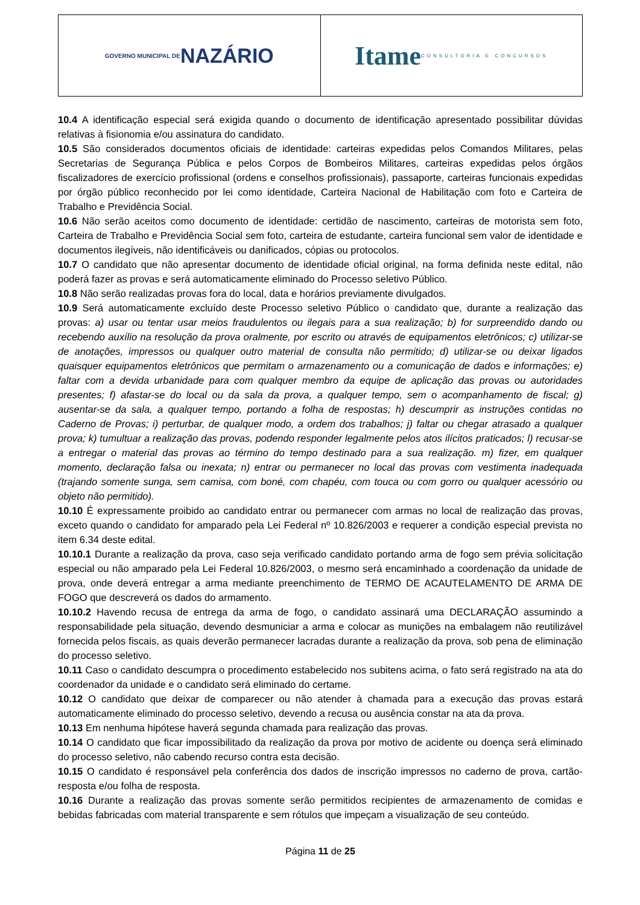GOVERNO MUNICIPAL DE NAZÁRIO
Itame CONSULTORIA E CONCURSOS
10.4 A identificação especial será exigida quando o documento de identificação apresentado possibilitar dúvidas relativas à fisionomia e/ou assinatura do candidato.
10.5 São considerados documentos oficiais de identidade: carteiras expedidas pelos Comandos Militares, pelas Secretarias de Segurança Pública e pelos Corpos de Bombeiros Militares, carteiras expedidas pelos órgãos fiscalizadores de exercício profissional (ordens e conselhos profissionais), passaporte, carteiras funcionais expedidas por órgão público reconhecido por lei como identidade, Carteira Nacional de Habilitação com foto e Carteira de Trabalho e Previdência Social.
10.6 Não serão aceitos como documento de identidade: certidão de nascimento, carteiras de motorista sem foto, Carteira de Trabalho e Previdência Social sem foto, carteira de estudante, carteira funcional sem valor de identidade e documentos ilegíveis, não identificáveis ou danificados, cópias ou protocolos.
10.7 O candidato que não apresentar documento de identidade oficial original, na forma definida neste edital, não poderá fazer as provas e será automaticamente eliminado do Processo seletivo Público.
10.8 Não serão realizadas provas fora do local, data e horários previamente divulgados.
10.9 Será automaticamente excluído deste Processo seletivo Público o candidato que, durante a realização das provas: a) usar ou tentar usar meios fraudulentos ou ilegais para a sua realização; b) for surpreendido dando ou recebendo auxílio na resolução da prova oralmente, por escrito ou através de equipamentos eletrônicos; c) utilizar-se de anotações, impressos ou qualquer outro material de consulta não permitido; d) utilizar-se ou deixar ligados quaisquer equipamentos eletrônicos que permitam o armazenamento ou a comunicação de dados e informações; e) faltar com a devida urbanidade para com qualquer membro da equipe de aplicação das provas ou autoridades presentes; f) afastar-se do local ou da sala da prova, a qualquer tempo, sem o acompanhamento de fiscal; g) ausentar-se da sala, a qualquer tempo, portando a folha de respostas; h) descumprir as instruções contidas no Caderno de Provas; i) perturbar, de qualquer modo, a ordem dos trabalhos; j) faltar ou chegar atrasado a qualquer prova; k) tumultuar a realização das provas, podendo responder legalmente pelos atos ilícitos praticados; l) recusar-se a entregar o material das provas ao término do tempo destinado para a sua realização. m) fizer, em qualquer momento, declaração falsa ou inexata; n) entrar ou permanecer no local das provas com vestimenta inadequada (trajando somente sunga, sem camisa, com boné, com chapéu, com touca ou com gorro ou qualquer acessório ou objeto não permitido).
10.10 É expressamente proibido ao candidato entrar ou permanecer com armas no local de realização das provas, exceto quando o candidato for amparado pela Lei Federal nº 10.826/2003 e requerer a condição especial prevista no item 6.34 deste edital.
10.10.1 Durante a realização da prova, caso seja verificado candidato portando arma de fogo sem prévia solicitação especial ou não amparado pela Lei Federal 10.826/2003, o mesmo será encaminhado a coordenação da unidade de prova, onde deverá entregar a arma mediante preenchimento de TERMO DE ACAUTELAMENTO DE ARMA DE FOGO que descreverá os dados do armamento.
10.10.2 Havendo recusa de entrega da arma de fogo, o candidato assinará uma DECLARAÇÃO assumindo a responsabilidade pela situação, devendo desmuniciar a arma e colocar as munições na embalagem não reutilizável fornecida pelos fiscais, as quais deverão permanecer lacradas durante a realização da prova, sob pena de eliminação do processo seletivo.
10.11 Caso o candidato descumpra o procedimento estabelecido nos subitens acima, o fato será registrado na ata do coordenador da unidade e o candidato será eliminado do certame.
10.12 O candidato que deixar de comparecer ou não atender à chamada para a execução das provas estará automaticamente eliminado do processo seletivo, devendo a recusa ou ausência constar na ata da prova.
10.13 Em nenhuma hipótese haverá segunda chamada para realização das provas.
10.14 O candidato que ficar impossibilitado da realização da prova por motivo de acidente ou doença será eliminado do processo seletivo, não cabendo recurso contra esta decisão.
10.15 O candidato é responsável pela conferência dos dados de inscrição impressos no caderno de prova, cartão-resposta e/ou folha de resposta.
10.16 Durante a realização das provas somente serão permitidos recipientes de armazenamento de comidas e bebidas fabricadas com material transparente e sem rótulos que impeçam a visualização de seu conteúdo.
Página 11 de 25